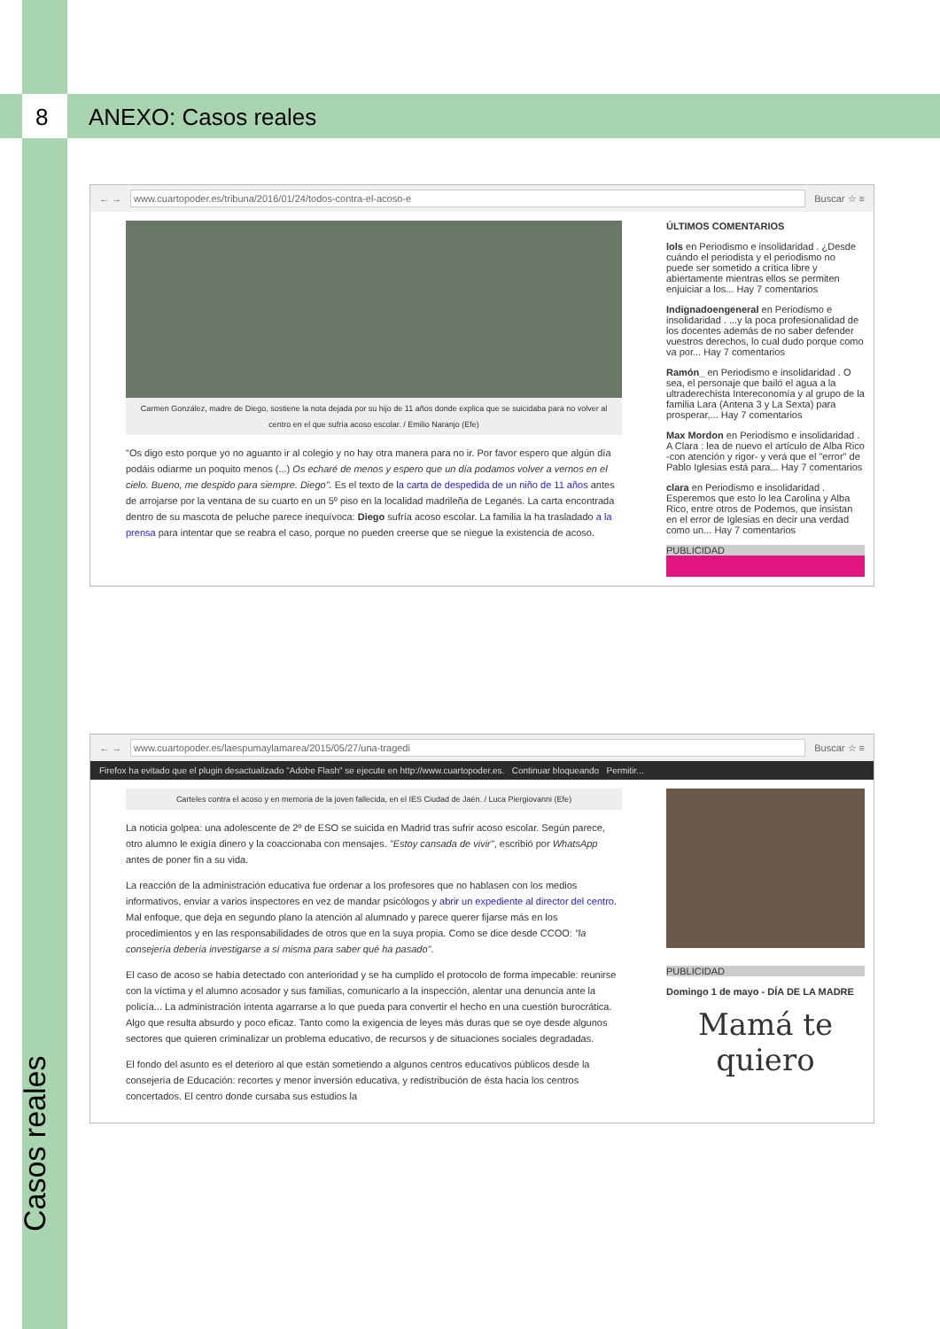8 ANEXO: Casos reales
← → www.cuartopoder.es/tribuna/2016/01/24/todos-contra-el-acoso-e Buscar ☆ ≡
Carmen González, madre de Diego, sostiene la nota dejada por su hijo de 11 años donde explica que se suicidaba para no volver al centro en el que sufría acoso escolar. / Emilio Naranjo (Efe)
"Os digo esto porque yo no aguanto ir al colegio y no hay otra manera para no ir. Por favor espero que algún día podáis odiarme un poquito menos (...) Os echaré de menos y espero que un día podamos volver a vernos en el cielo. Bueno, me despido para siempre. Diego". Es el texto de la carta de despedida de un niño de 11 años antes de arrojarse por la ventana de su cuarto en un 5º piso en la localidad madrileña de Leganés. La carta encontrada dentro de su mascota de peluche parece inequívoca: Diego sufría acoso escolar. La familia la ha trasladado a la prensa para intentar que se reabra el caso, porque no pueden creerse que se niegue la existencia de acoso.
ÚLTIMOS COMENTARIOS
lols en Periodismo e insolidaridad . ¿Desde cuándo el periodista y el periodismo no puede ser sometido a crítica libre y abiertamente mientras ellos se permiten enjuiciar a los... Hay 7 comentarios
Indignadoengeneral en Periodismo e insolidaridad . ...y la poca profesionalidad de los docentes además de no saber defender vuestros derechos, lo cual dudo porque como va por... Hay 7 comentarios
Ramón_ en Periodismo e insolidaridad . O sea, el personaje que bailó el agua a la ultraderechista Intereconomía y al grupo de la familia Lara (Antena 3 y La Sexta) para prosperar,... Hay 7 comentarios
Max Mordon en Periodismo e insolidaridad . A Clara : lea de nuevo el artículo de Alba Rico -con atención y rigor- y verá que el "error" de Pablo Iglesias está para... Hay 7 comentarios
clara en Periodismo e insolidaridad . Esperemos que esto lo lea Carolina y Alba Rico, entre otros de Podemos, que insistan en el error de Iglesias en decir una verdad como un... Hay 7 comentarios
PUBLICIDAD
← → www.cuartopoder.es/laespumaylamarea/2015/05/27/una-tragedi Buscar ☆ ≡
Firefox ha evitado que el plugin desactualizado "Adobe Flash" se ejecute en http://www.cuartopoder.es. Continuar bloqueando Permitir...
Carteles contra el acoso y en memoria de la joven fallecida, en el IES Ciudad de Jaén. / Luca Piergiovanni (Efe)
La noticia golpea: una adolescente de 2º de ESO se suicida en Madrid tras sufrir acoso escolar. Según parece, otro alumno le exigía dinero y la coaccionaba con mensajes. "Estoy cansada de vivir", escribió por WhatsApp antes de poner fin a su vida.
La reacción de la administración educativa fue ordenar a los profesores que no hablasen con los medios informativos, enviar a varios inspectores en vez de mandar psicólogos y abrir un expediente al director del centro. Mal enfoque, que deja en segundo plano la atención al alumnado y parece querer fijarse más en los procedimientos y en las responsabilidades de otros que en la suya propia. Como se dice desde CCOO: "la consejería debería investigarse a sí misma para saber qué ha pasado".
El caso de acoso se había detectado con anterioridad y se ha cumplido el protocolo de forma impecable: reunirse con la víctima y el alumno acosador y sus familias, comunicarlo a la inspección, alentar una denuncia ante la policía... La administración intenta agarrarse a lo que pueda para convertir el hecho en una cuestión burocrática. Algo que resulta absurdo y poco eficaz. Tanto como la exigencia de leyes más duras que se oye desde algunos sectores que quieren criminalizar un problema educativo, de recursos y de situaciones sociales degradadas.
El fondo del asunto es el deterioro al que están sometiendo a algunos centros educativos públicos desde la consejería de Educación: recortes y menor inversión educativa, y redistribución de ésta hacia los centros concertados. El centro donde cursaba sus estudios la
PUBLICIDAD
Domingo 1 de mayo - DÍA DE LA MADRE
Mamá te quiero
Casos reales